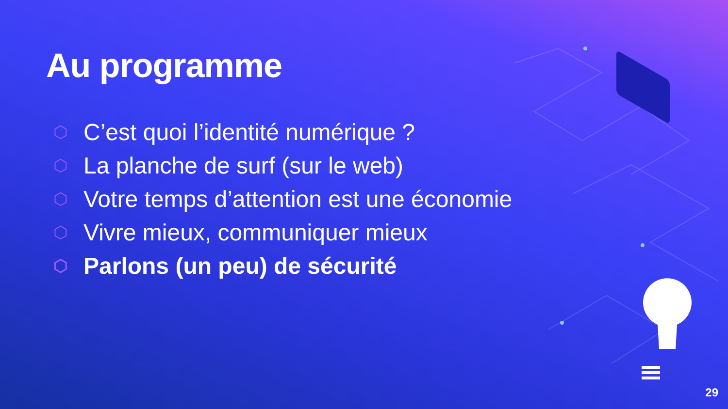Au programme
⬡ C’est quoi l’identité numérique ?
⬡ La planche de surf (sur le web)
⬡ Votre temps d’attention est une économie
⬡ Vivre mieux, communiquer mieux
⬡ Parlons (un peu) de sécurité
29